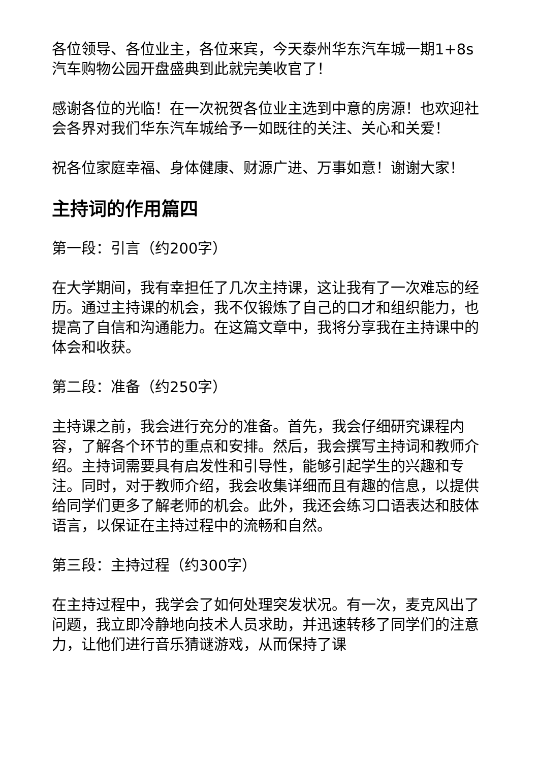各位领导、各位业主，各位来宾，今天泰州华东汽车城一期1+8s汽车购物公园开盘盛典到此就完美收官了！
感谢各位的光临！在一次祝贺各位业主选到中意的房源！也欢迎社会各界对我们华东汽车城给予一如既往的关注、关心和关爱！
祝各位家庭幸福、身体健康、财源广进、万事如意！谢谢大家！
主持词的作用篇四
第一段：引言（约200字）
在大学期间，我有幸担任了几次主持课，这让我有了一次难忘的经历。通过主持课的机会，我不仅锻炼了自己的口才和组织能力，也提高了自信和沟通能力。在这篇文章中，我将分享我在主持课中的体会和收获。
第二段：准备（约250字）
主持课之前，我会进行充分的准备。首先，我会仔细研究课程内容，了解各个环节的重点和安排。然后，我会撰写主持词和教师介绍。主持词需要具有启发性和引导性，能够引起学生的兴趣和专注。同时，对于教师介绍，我会收集详细而且有趣的信息，以提供给同学们更多了解老师的机会。此外，我还会练习口语表达和肢体语言，以保证在主持过程中的流畅和自然。
第三段：主持过程（约300字）
在主持过程中，我学会了如何处理突发状况。有一次，麦克风出了问题，我立即冷静地向技术人员求助，并迅速转移了同学们的注意力，让他们进行音乐猜谜游戏，从而保持了课